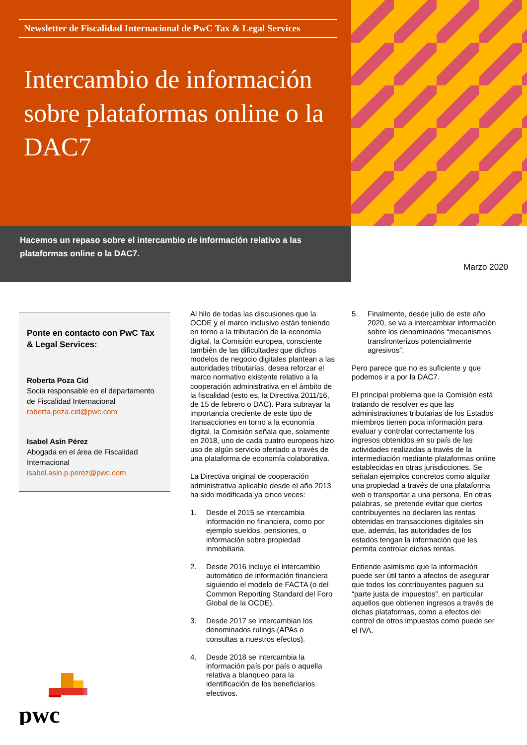Newsletter de Fiscalidad Internacional de PwC Tax & Legal Services
Intercambio de información sobre plataformas online o la DAC7
Hacemos un repaso sobre el intercambio de información relativo a las plataformas online o la DAC7.
Marzo 2020
Ponte en contacto con PwC Tax & Legal Services:
Roberta Poza Cid
Socia responsable en el departamento de Fiscalidad Internacional
roberta.poza.cid@pwc.com
Isabel Asín Pérez
Abogada en el área de Fiscalidad Internacional
isabel.asin.p.perez@pwc.com
Al hilo de todas las discusiones que la OCDE y el marco inclusivo están teniendo en torno a la tributación de la economía digital, la Comisión europea, consciente también de las dificultades que dichos modelos de negocio digitales plantean a las autoridades tributarias, desea reforzar el marco normativo existente relativo a la cooperación administrativa en el ámbito de la fiscalidad (esto es, la Directiva 2011/16, de 15 de febrero o DAC). Para subrayar la importancia creciente de este tipo de transacciones en torno a la economía digital, la Comisión señala que, solamente en 2018, uno de cada cuatro europeos hizo uso de algún servicio ofertado a través de una plataforma de economía colaborativa.
La Directiva original de cooperación administrativa aplicable desde el año 2013 ha sido modificada ya cinco veces:
1. Desde el 2015 se intercambia información no financiera, como por ejemplo sueldos, pensiones, o información sobre propiedad inmobiliaria.
2. Desde 2016 incluye el intercambio automático de información financiera siguiendo el modelo de FACTA (o del Common Reporting Standard del Foro Global de la OCDE).
3. Desde 2017 se intercambian los denominados rulings (APAs o consultas a nuestros efectos).
4. Desde 2018 se intercambia la información país por país o aquella relativa a blanqueo para la identificación de los beneficiarios efectivos.
5. Finalmente, desde julio de este año 2020, se va a intercambiar información sobre los denominados “mecanismos transfronterizos potencialmente agresivos”.
Pero parece que no es suficiente y que podemos ir a por la DAC7.
El principal problema que la Comisión está tratando de resolver es que las administraciones tributarias de los Estados miembros tienen poca información para evaluar y controlar correctamente los ingresos obtenidos en su país de las actividades realizadas a través de la intermediación mediante plataformas online establecidas en otras jurisdicciones. Se señalan ejemplos concretos como alquilar una propiedad a través de una plataforma web o transportar a una persona. En otras palabras, se pretende evitar que ciertos contribuyentes no declaren las rentas obtenidas en transacciones digitales sin que, además, las autoridades de los estados tengan la información que les permita controlar dichas rentas.
Entiende asimismo que la información puede ser útil tanto a afectos de asegurar que todos los contribuyentes paguen su “parte justa de impuestos”, en particular aquellos que obtienen ingresos a través de dichas plataformas, como a efectos del control de otros impuestos como puede ser el IVA.
pwc